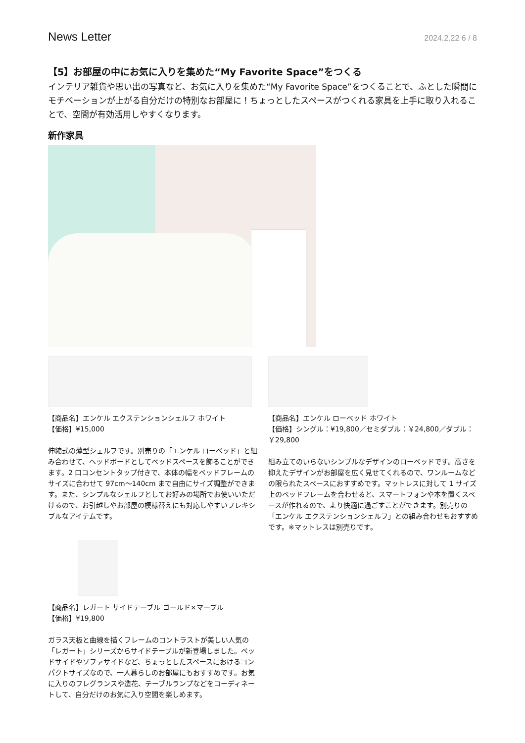News Letter 2024.2.22 6 / 8
【5】お部屋の中にお気に入りを集めた“My Favorite Space”をつくる
インテリア雑貨や思い出の写真など、お気に入りを集めた“My Favorite Space”をつくることで、ふとした瞬間にモチベーションが上がる自分だけの特別なお部屋に！ちょっとしたスペースがつくれる家具を上手に取り入れることで、空間が有効活用しやすくなります。
新作家具
【商品名】エンケル エクステンションシェルフ ホワイト
【価格】¥15,000
伸縮式の薄型シェルフです。別売りの「エンケル ローベッド」と組み合わせて、ヘッドボードとしてベッドスペースを飾ることができます。2 口コンセントタップ付きで、本体の幅をベッドフレームのサイズに合わせて 97cm～140cm まで自由にサイズ調整ができます。また、シンプルなシェルフとしてお好みの場所でお使いいただけるので、お引越しやお部屋の模様替えにも対応しやすいフレキシブルなアイテムです。
【商品名】エンケル ローベッド ホワイト
【価格】シングル：¥19,800／セミダブル：￥24,800／ダブル：￥29,800
組み立てのいらないシンプルなデザインのローベッドです。高さを抑えたデザインがお部屋を広く見せてくれるので、ワンルームなどの限られたスペースにおすすめです。マットレスに対して 1 サイズ上のベッドフレームを合わせると、スマートフォンや本を置くスペースが作れるので、より快適に過ごすことができます。別売りの「エンケル エクステンションシェルフ」との組み合わせもおすすめです。※マットレスは別売りです。
【商品名】レガート サイドテーブル ゴールド×マーブル
【価格】¥19,800
ガラス天板と曲線を描くフレームのコントラストが美しい人気の「レガート」シリーズからサイドテーブルが新登場しました。ベッドサイドやソファサイドなど、ちょっとしたスペースにおけるコンパクトサイズなので、一人暮らしのお部屋にもおすすめです。お気に入りのフレグランスや造花、テーブルランプなどをコーディネートして、自分だけのお気に入り空間を楽しめます。